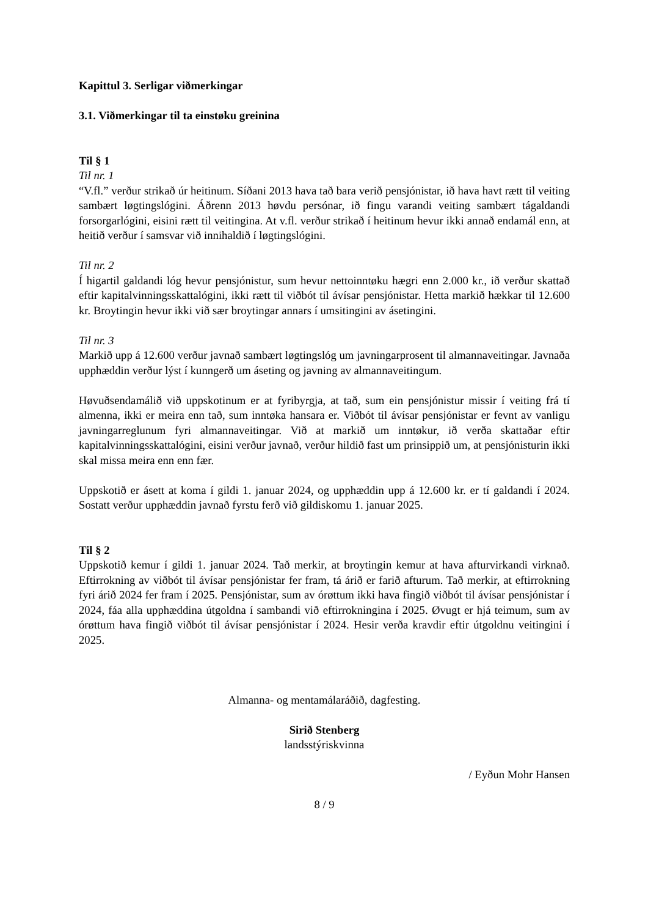Kapittul 3. Serligar viðmerkingar
3.1. Viðmerkingar til ta einstøku greinina
Til § 1
Til nr. 1
“V.fl.” verður strikað úr heitinum. Síðani 2013 hava tað bara verið pensjónistar, ið hava havt rætt til veiting sambært løgtingslógini. Áðrenn 2013 høvdu persónar, ið fingu varandi veiting sambært tágaldandi forsorgarlógini, eisini rætt til veitingina. At v.fl. verður strikað í heitinum hevur ikki annað endamál enn, at heitið verður í samsvar við innihaldið í løgtingslógini.
Til nr. 2
Í higartil galdandi lóg hevur pensjónistur, sum hevur nettoinntøku hægri enn 2.000 kr., ið verður skattað eftir kapitalvinningsskattalógini, ikki rætt til viðbót til ávísar pensjónistar. Hetta markið hækkar til 12.600 kr. Broytingin hevur ikki við sær broytingar annars í umsitingini av ásetingini.
Til nr. 3
Markið upp á 12.600 verður javnað sambært løgtingslóg um javningarprosent til almannaveitingar. Javnaða upphæddin verður lýst í kunngerð um áseting og javning av almannaveitingum.
Høvuðsendamálið við uppskotinum er at fyribyrgja, at tað, sum ein pensjónistur missir í veiting frá tí almenna, ikki er meira enn tað, sum inntøka hansara er. Viðbót til ávísar pensjónistar er fevnt av vanligu javningarreglunum fyri almannaveitingar. Við at markið um inntøkur, ið verða skattaðar eftir kapitalvinningsskattalógini, eisini verður javnað, verður hildið fast um prinsippið um, at pensjónisturin ikki skal missa meira enn enn fær.
Uppskotið er ásett at koma í gildi 1. januar 2024, og upphæddin upp á 12.600 kr. er tí galdandi í 2024. Sostatt verður upphæddin javnað fyrstu ferð við gildiskomu 1. januar 2025.
Til § 2
Uppskotið kemur í gildi 1. januar 2024. Tað merkir, at broytingin kemur at hava afturvirkandi virknað. Eftirrokning av viðbót til ávísar pensjónistar fer fram, tá árið er farið afturum. Tað merkir, at eftirrokning fyri árið 2024 fer fram í 2025. Pensjónistar, sum av órøttum ikki hava fingið viðbót til ávísar pensjónistar í 2024, fáa alla upphæddina útgoldna í sambandi við eftirrokningina í 2025. Øvugt er hjá teimum, sum av órøttum hava fingið viðbót til ávísar pensjónistar í 2024. Hesir verða kravdir eftir útgoldnu veitingini í 2025.
Almanna- og mentamálaráðið, dagfesting.
Sirið Stenberg
landsstýriskvinna
/ Eyðun Mohr Hansen
8 / 9